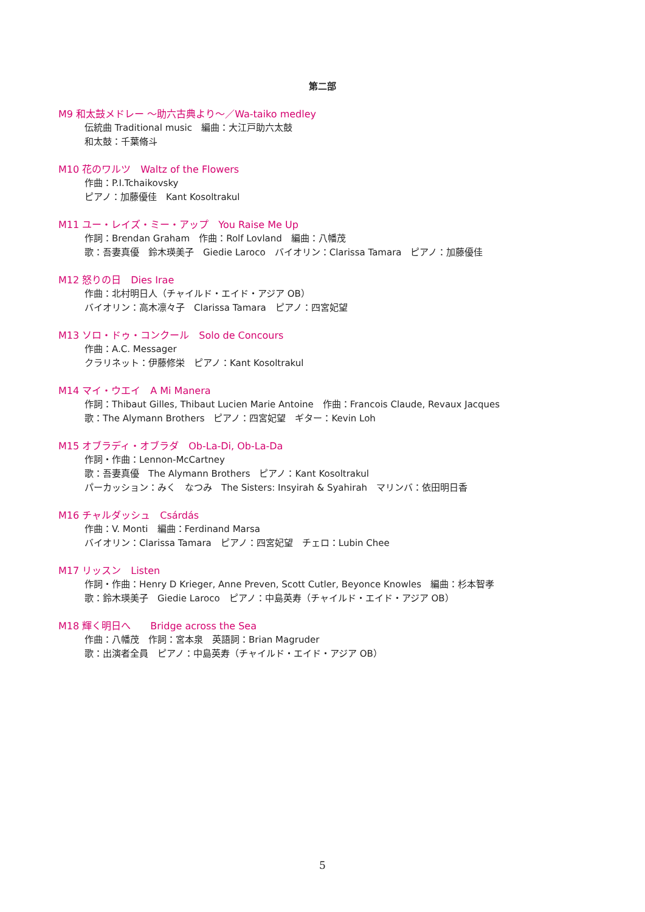第二部
M9 和太鼓メドレー ～助六古典より～／Wa-taiko medley
伝統曲 Traditional music　編曲：大江戸助六太鼓
和太鼓：千葉脩斗
M10 花のワルツ　Waltz of the Flowers
作曲：P.I.Tchaikovsky
ピアノ：加藤優佳　Kant Kosoltrakul
M11 ユー・レイズ・ミー・アップ　You Raise Me Up
作詞：Brendan Graham　作曲：Rolf Lovland　編曲：八幡茂
歌：吾妻真優　鈴木瑛美子　Giedie Laroco　バイオリン：Clarissa Tamara　ピアノ：加藤優佳
M12 怒りの日　Dies Irae
作曲：北村明日人（チャイルド・エイド・アジア OB）
バイオリン：高木凛々子　Clarissa Tamara　ピアノ：四宮妃望
M13 ソロ・ドゥ・コンクール　Solo de Concours
作曲：A.C. Messager
クラリネット：伊藤修栄　ピアノ：Kant Kosoltrakul
M14 マイ・ウエイ　A Mi Manera
作詞：Thibaut Gilles, Thibaut Lucien Marie Antoine　作曲：Francois Claude, Revaux Jacques
歌：The Alymann Brothers　ピアノ：四宮妃望　ギター：Kevin Loh
M15 オブラディ・オブラダ　Ob-La-Di, Ob-La-Da
作詞・作曲：Lennon-McCartney
歌：吾妻真優　The Alymann Brothers　ピアノ：Kant Kosoltrakul
パーカッション：みく　なつみ　The Sisters: Insyirah & Syahirah　マリンバ：依田明日香
M16 チャルダッシュ　Csárdás
作曲：V. Monti　編曲：Ferdinand Marsa
バイオリン：Clarissa Tamara　ピアノ：四宮妃望　チェロ：Lubin Chee
M17 リッスン　Listen
作詞・作曲：Henry D Krieger, Anne Preven, Scott Cutler, Beyonce Knowles　編曲：杉本智孝
歌：鈴木瑛美子　Giedie Laroco　ピアノ：中島英寿（チャイルド・エイド・アジア OB）
M18 輝く明日へ　　Bridge across the Sea
作曲：八幡茂　作詞：宮本泉　英語詞：Brian Magruder
歌：出演者全員　ピアノ：中島英寿（チャイルド・エイド・アジア OB）
5